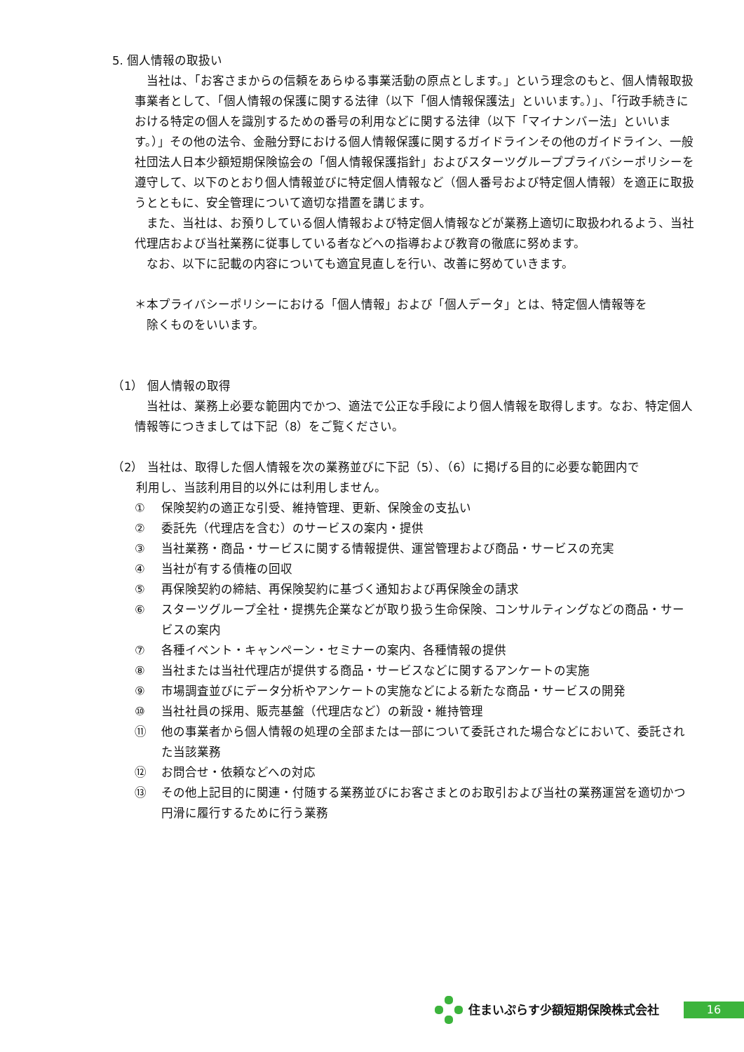5. 個人情報の取扱い
　当社は、「お客さまからの信頼をあらゆる事業活動の原点とします。」という理念のもと、個人情報取扱事業者として、「個人情報の保護に関する法律（以下「個人情報保護法」といいます。）」、「行政手続きにおける特定の個人を識別するための番号の利用などに関する法律（以下「マイナンバー法」といいます。）」その他の法令、金融分野における個人情報保護に関するガイドラインその他のガイドライン、一般社団法人日本少額短期保険協会の「個人情報保護指針」およびスターツグループプライバシーポリシーを遵守して、以下のとおり個人情報並びに特定個人情報など（個人番号および特定個人情報）を適正に取扱うとともに、安全管理について適切な措置を講じます。
　また、当社は、お預りしている個人情報および特定個人情報などが業務上適切に取扱われるよう、当社代理店および当社業務に従事している者などへの指導および教育の徹底に努めます。
　なお、以下に記載の内容についても適宜見直しを行い、改善に努めていきます。
＊本プライバシーポリシーにおける「個人情報」および「個人データ」とは、特定個人情報等を
　除くものをいいます。
（1） 個人情報の取得
　当社は、業務上必要な範囲内でかつ、適法で公正な手段により個人情報を取得します。なお、特定個人情報等につきましては下記（8）をご覧ください。
（2） 当社は、取得した個人情報を次の業務並びに下記（5）、（6）に掲げる目的に必要な範囲内で
　　利用し、当該利用目的以外には利用しません。
① 保険契約の適正な引受、維持管理、更新、保険金の支払い
② 委託先（代理店を含む）のサービスの案内・提供
③ 当社業務・商品・サービスに関する情報提供、運営管理および商品・サービスの充実
④ 当社が有する債権の回収
⑤ 再保険契約の締結、再保険契約に基づく通知および再保険金の請求
⑥ スターツグループ全社・提携先企業などが取り扱う生命保険、コンサルティングなどの商品・サービスの案内
⑦ 各種イベント・キャンペーン・セミナーの案内、各種情報の提供
⑧ 当社または当社代理店が提供する商品・サービスなどに関するアンケートの実施
⑨ 市場調査並びにデータ分析やアンケートの実施などによる新たな商品・サービスの開発
⑩ 当社社員の採用、販売基盤（代理店など）の新設・維持管理
⑪ 他の事業者から個人情報の処理の全部または一部について委託された場合などにおいて、委託された当該業務
⑫ お問合せ・依頼などへの対応
⑬ その他上記目的に関連・付随する業務並びにお客さまとのお取引および当社の業務運営を適切かつ円滑に履行するために行う業務
住まいぷらす少額短期保険株式会社 16